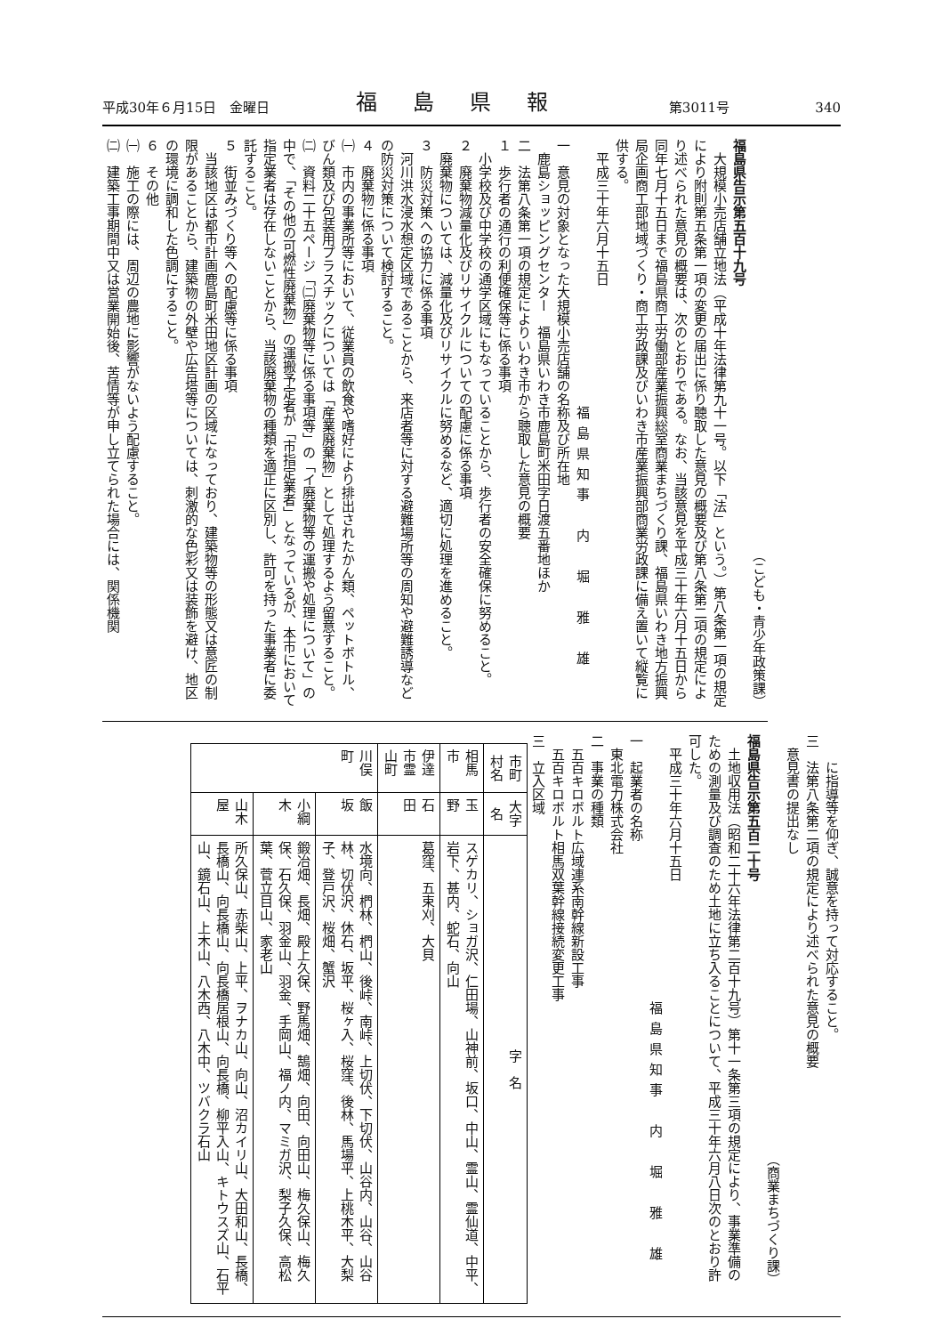平成30年６月15日　金曜日 福島県報 第3011号 340
（こども・青少年政策課）
福島県告示第五百十九号
　大規模小売店舗立地法（平成十年法律第九十一号。以下「法」という。）第八条第一項の規定により附則第五条第一項の変更の届出に係り聴取した意見の概要及び第八条第二項の規定により述べられた意見の概要は、次のとおりである。なお、当該意見を平成三十年六月十五日から同年七月十五日まで福島県商工労働部産業振興総室商業まちづくり課、福島県いわき地方振興局企画商工部地域づくり・商工労政課及びいわき市産業振興部商業労政課に備え置いて縦覧に供する。
　平成三十年六月十五日
福島県知事　内　堀　雅　雄
一　意見の対象となった大規模小売店舗の名称及び所在地
　鹿島ショッピングセンター　福島県いわき市鹿島町米田字日渡五番地ほか
二　法第八条第一項の規定によりいわき市から聴取した意見の概要
１　歩行者の通行の利便確保等に係る事項
　小学校及び中学校の通学区域にもなっていることから、歩行者の安全確保に努めること。
２　廃棄物減量化及びリサイクルについての配慮に係る事項
　廃棄物については、減量化及びリサイクルに努めるなど、適切に処理を進めること。
３　防災対策への協力に係る事項
　河川洪水浸水想定区域であることから、来店者等に対する避難場所等の周知や避難誘導などの防災対策について検討すること。
４　廃棄物に係る事項
㈠　市内の事業所等において、従業員の飲食や嗜好により排出されたかん類、ペットボトル、びん類及び包装用プラスチックについては「産業廃棄物」として処理するよう留意すること。
㈡　資料二十五ページ「㈡廃棄物等に係る事項等」の「イ廃棄物等の運搬や処理について」の中で、「その他の可燃性廃棄物」の運搬予定者が「市指定業者」となっているが、本市において指定業者は存在しないことから、当該廃棄物の種類を適正に区別し、許可を持った事業者に委託すること。
５　街並みづくり等への配慮等に係る事項
　当該地区は都市計画鹿島町米田地区計画の区域になっており、建築物等の形態又は意匠の制限があることから、建築物の外壁や広告塔等については、刺激的な色彩又は装飾を避け、地区の環境に調和した色調にすること。
６　その他
㈠　施工の際には、周辺の農地に影響がないよう配慮すること。
㈡　建築工事期間中又は営業開始後、苦情等が申し立てられた場合には、関係機関
　　に指導等を仰ぎ、誠意を持って対応すること。
三　法第八条第二項の規定により述べられた意見の概要
　意見書の提出なし
（商業まちづくり課）
福島県告示第五百二十号
　土地収用法（昭和二十六年法律第二百十九号）第十一条第三項の規定により、事業準備のための測量及び調査のため土地に立ち入ることについて、平成三十年六月八日次のとおり許可した。
　平成三十年六月十五日
福島県知事　内　堀　雅　雄
一　起業者の名称
　東北電力株式会社
二　事業の種類
　五百キロボルト広域連系南幹線新設工事
　五百キロボルト相馬双葉幹線接続変更工事
三　立入区域
| 市町村名 | 大字名 | 字 名 |
| --- | --- | --- |
| 相馬市 | 玉 野 | スゲカリ、ショガ沢、仁田場、山神前、坂口、中山、霊山、霊仙道、中平、岩下、甚内、蛇石、向山 |
| 伊達市霊山町 | 石 田 | 葛窪、五束刈、大貝 |
| 川俣町 | 飯 坂 | 水境向、椚林、椚山、後峠、南峠、上切伏、下切伏、山谷内、山谷、山谷林、切伏沢、休石、坂平、桜ヶ入、桜窪、後林、馬場平、上桃木平、大梨子、登戸沢、桜畑、蟹沢 |
| | 小綱木 | 鍛冶畑、長畑、殿上久保、野馬畑、鵠畑、向田、向田山、梅久保山、梅久保、石久保、羽金山、羽金、手岡山、福ノ内、マミガ沢、梨子久保、高松葉、菅立目山、家老山 |
| | 山木屋 | 所久保山、赤柴山、上平、ヲナカ山、向山、沼カイリ山、大田和山、長橋、長橋山、向長橋山、向長橋居根山、向長橋、柳平入山、キトウスズ山、石平山、鏡石山、上木山、八木西、八木中、ツバクラ石山 |